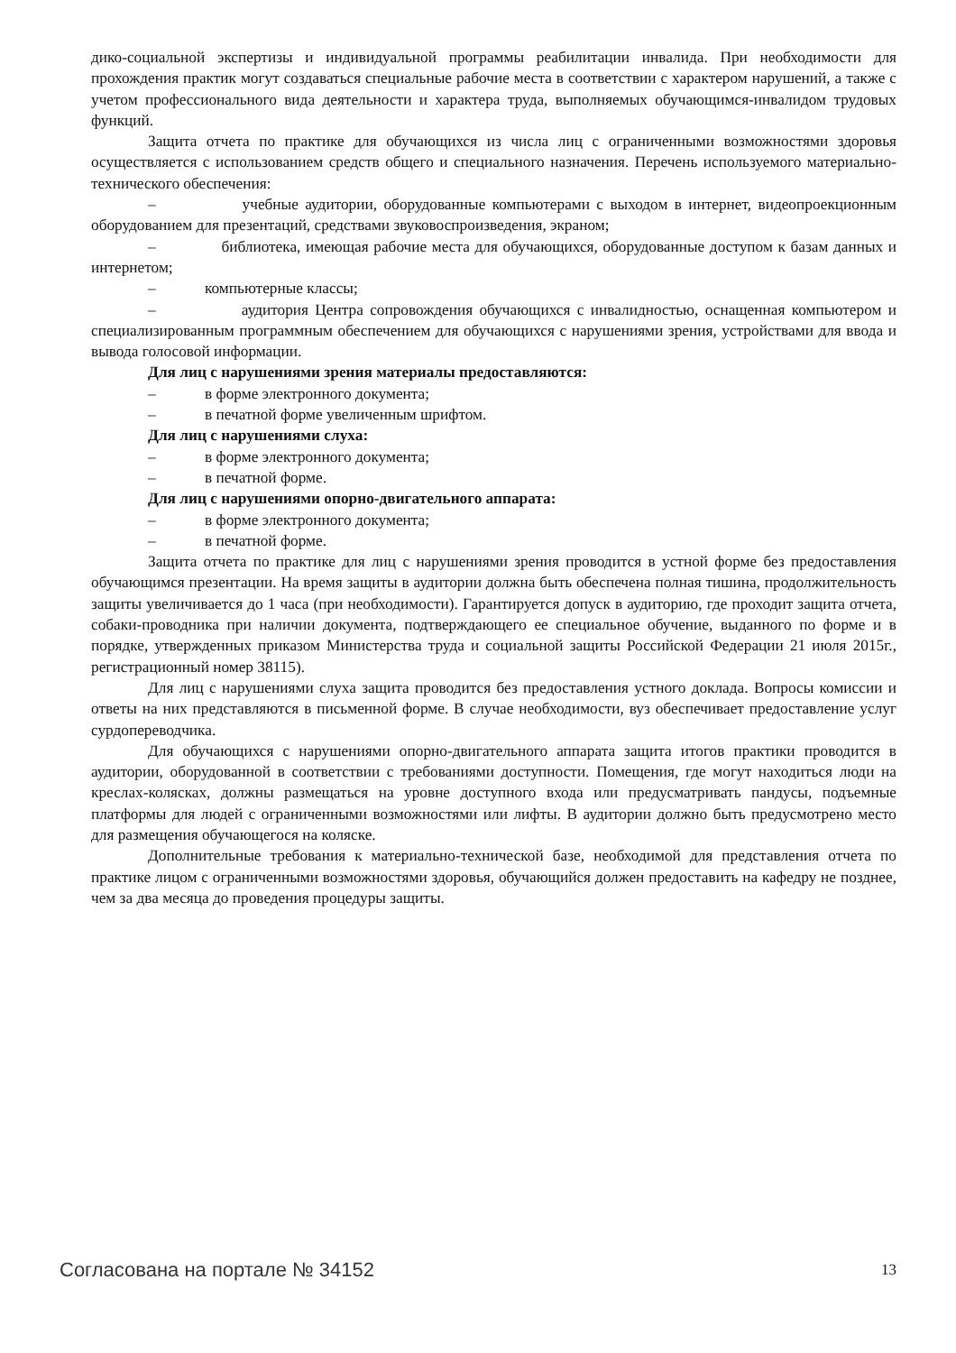дико-социальной экспертизы и индивидуальной программы реабилитации инвалида. При необходимости для прохождения практик могут создаваться специальные рабочие места в соответствии с характером нарушений, а также с учетом профессионального вида деятельности и характера труда, выполняемых обучающимся-инвалидом трудовых функций.
Защита отчета по практике для обучающихся из числа лиц с ограниченными возможностями здоровья осуществляется с использованием средств общего и специального назначения. Перечень используемого материально-технического обеспечения:
– учебные аудитории, оборудованные компьютерами с выходом в интернет, видеопроекционным оборудованием для презентаций, средствами звуковоспроизведения, экраном;
– библиотека, имеющая рабочие места для обучающихся, оборудованные доступом к базам данных и интернетом;
– компьютерные классы;
– аудитория Центра сопровождения обучающихся с инвалидностью, оснащенная компьютером и специализированным программным обеспечением для обучающихся с нарушениями зрения, устройствами для ввода и вывода голосовой информации.
Для лиц с нарушениями зрения материалы предоставляются:
– в форме электронного документа;
– в печатной форме увеличенным шрифтом.
Для лиц с нарушениями слуха:
– в форме электронного документа;
– в печатной форме.
Для лиц с нарушениями опорно-двигательного аппарата:
– в форме электронного документа;
– в печатной форме.
Защита отчета по практике для лиц с нарушениями зрения проводится в устной форме без предоставления обучающимся презентации. На время защиты в аудитории должна быть обеспечена полная тишина, продолжительность защиты увеличивается до 1 часа (при необходимости). Гарантируется допуск в аудиторию, где проходит защита отчета, собаки-проводника при наличии документа, подтверждающего ее специальное обучение, выданного по форме и в порядке, утвержденных приказом Министерства труда и социальной защиты Российской Федерации 21 июля 2015г., регистрационный номер 38115).
Для лиц с нарушениями слуха защита проводится без предоставления устного доклада. Вопросы комиссии и ответы на них представляются в письменной форме. В случае необходимости, вуз обеспечивает предоставление услуг сурдопереводчика.
Для обучающихся с нарушениями опорно-двигательного аппарата защита итогов практики проводится в аудитории, оборудованной в соответствии с требованиями доступности. Помещения, где могут находиться люди на креслах-колясках, должны размещаться на уровне доступного входа или предусматривать пандусы, подъемные платформы для людей с ограниченными возможностями или лифты. В аудитории должно быть предусмотрено место для размещения обучающегося на коляске.
Дополнительные требования к материально-технической базе, необходимой для представления отчета по практике лицом с ограниченными возможностями здоровья, обучающийся должен предоставить на кафедру не позднее, чем за два месяца до проведения процедуры защиты.
Согласована на портале № 34152 13